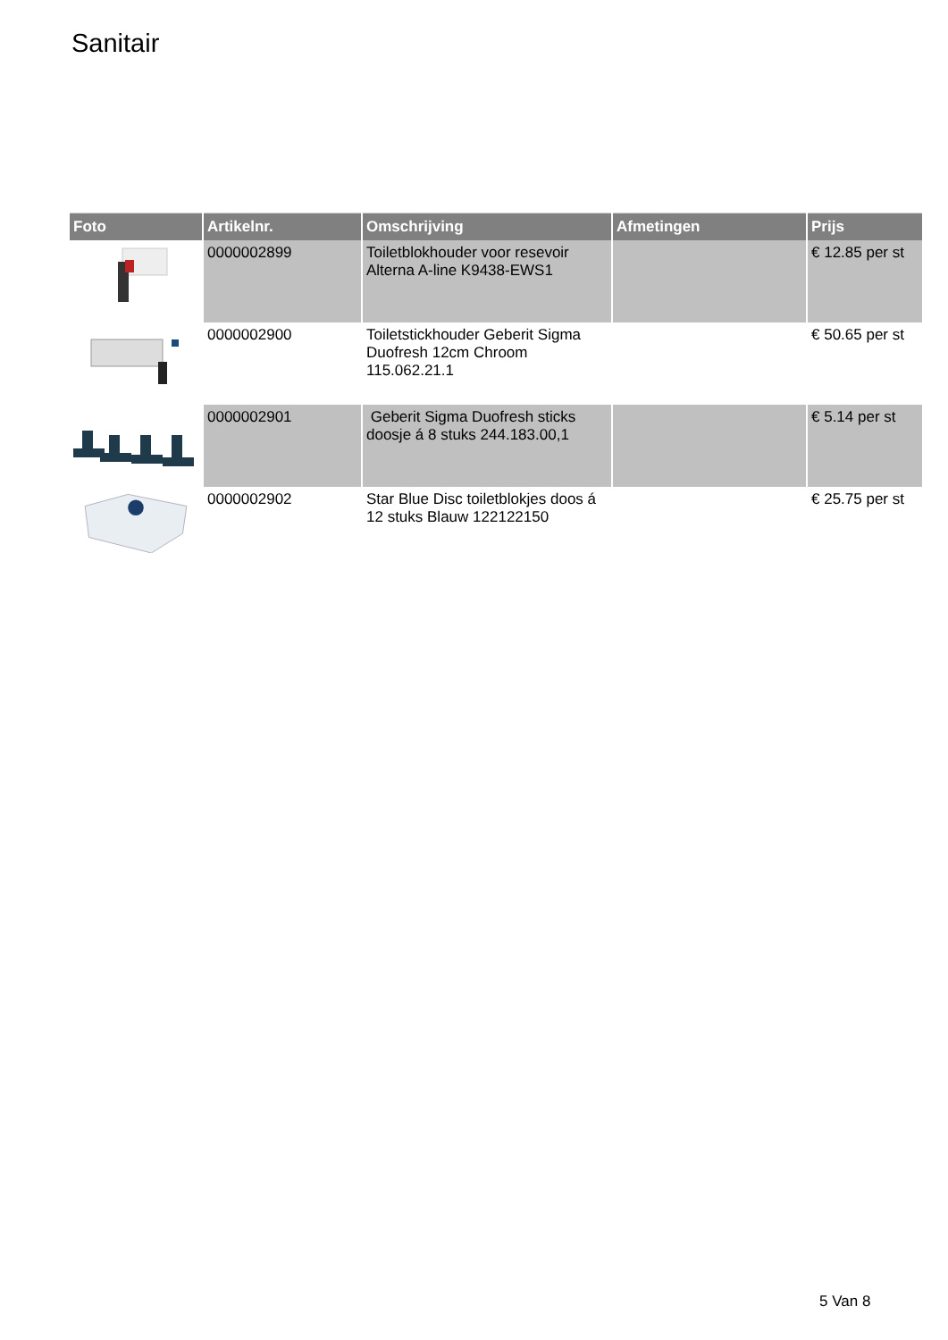Sanitair
| Foto | Artikelnr. | Omschrijving | Afmetingen | Prijs |
| --- | --- | --- | --- | --- |
| | 0000002899 | Toiletblokhouder voor resevoir Alterna A-line K9438-EWS1 | | € 12.85 per st |
| | 0000002900 | Toiletstickhouder Geberit Sigma Duofresh 12cm Chroom 115.062.21.1 | | € 50.65 per st |
| | 0000002901 | Geberit Sigma Duofresh sticks doosje á 8 stuks 244.183.00,1 | | € 5.14 per st |
| | 0000002902 | Star Blue Disc toiletblokjes doos á 12 stuks Blauw 122122150 | | € 25.75 per st |
5 Van 8